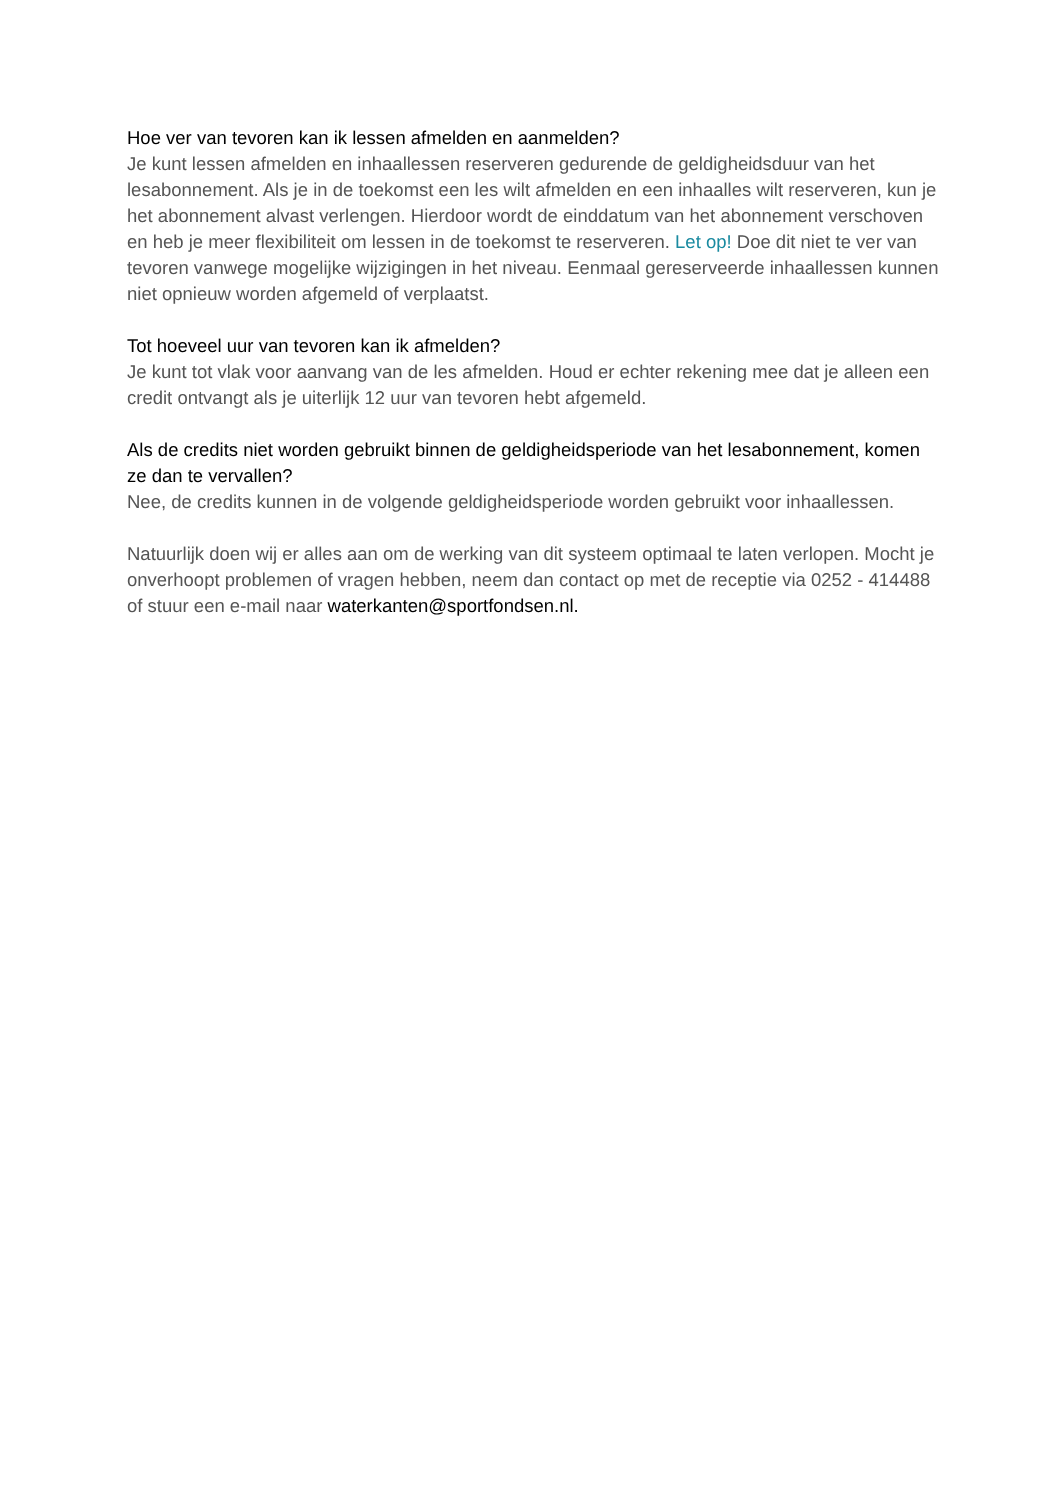Hoe ver van tevoren kan ik lessen afmelden en aanmelden?
Je kunt lessen afmelden en inhaallessen reserveren gedurende de geldigheidsduur van het lesabonnement. Als je in de toekomst een les wilt afmelden en een inhaalles wilt reserveren, kun je het abonnement alvast verlengen. Hierdoor wordt de einddatum van het abonnement verschoven en heb je meer flexibiliteit om lessen in de toekomst te reserveren. Let op! Doe dit niet te ver van tevoren vanwege mogelijke wijzigingen in het niveau. Eenmaal gereserveerde inhaallessen kunnen niet opnieuw worden afgemeld of verplaatst.
Tot hoeveel uur van tevoren kan ik afmelden?
Je kunt tot vlak voor aanvang van de les afmelden. Houd er echter rekening mee dat je alleen een credit ontvangt als je uiterlijk 12 uur van tevoren hebt afgemeld.
Als de credits niet worden gebruikt binnen de geldigheidsperiode van het lesabonnement, komen ze dan te vervallen?
Nee, de credits kunnen in de volgende geldigheidsperiode worden gebruikt voor inhaallessen.
Natuurlijk doen wij er alles aan om de werking van dit systeem optimaal te laten verlopen. Mocht je onverhoopt problemen of vragen hebben, neem dan contact op met de receptie via 0252 - 414488 of stuur een e-mail naar waterkanten@sportfondsen.nl.